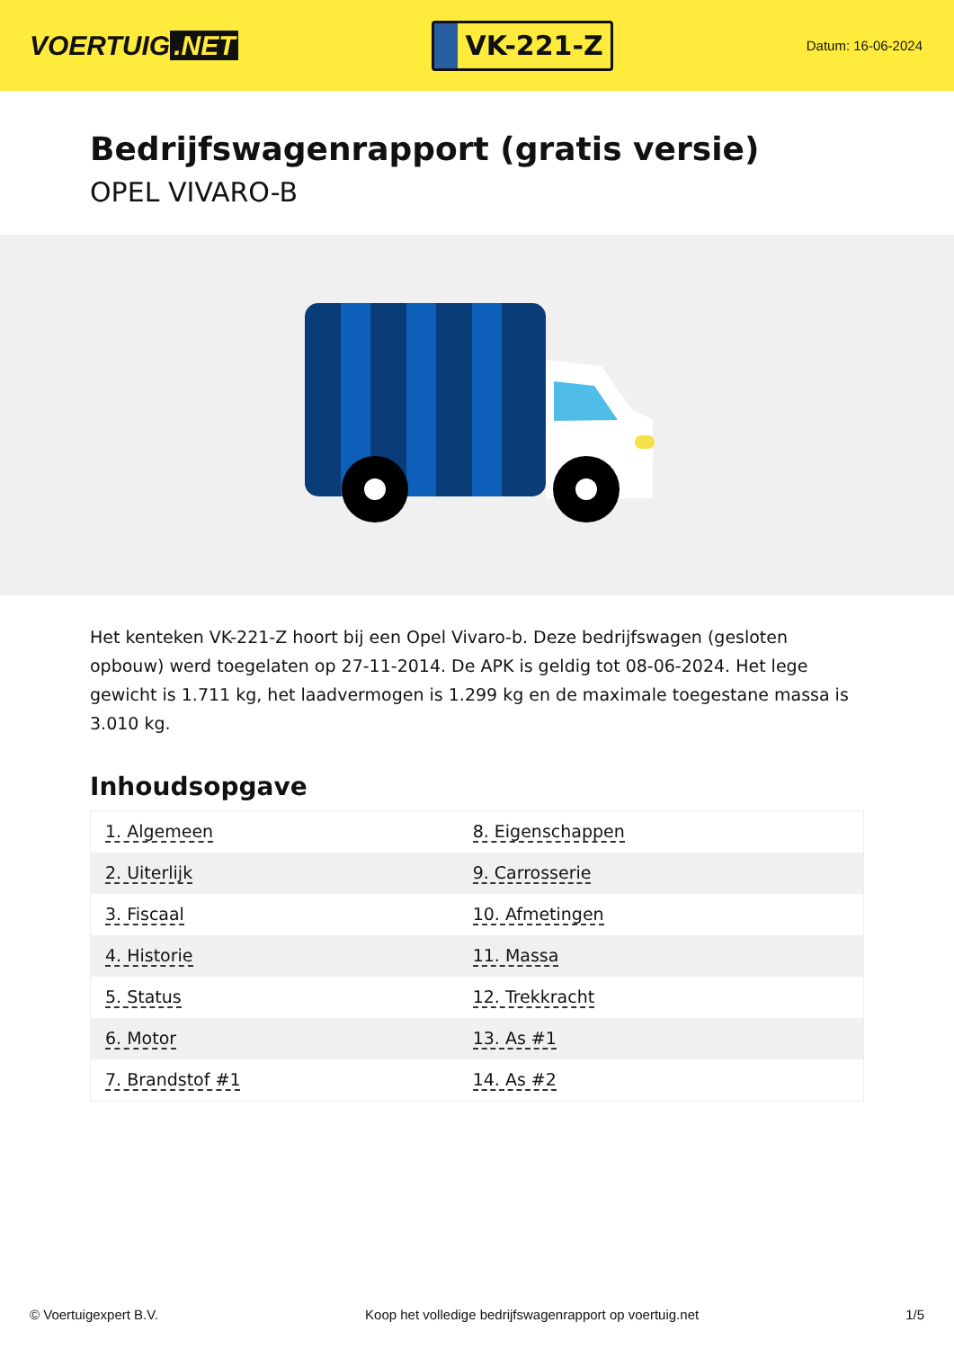VOERTUIG.NET
VK-221-Z
Datum: 16-06-2024
Bedrijfswagenrapport (gratis versie)
OPEL VIVARO-B
Het kenteken VK-221-Z hoort bij een Opel Vivaro-b. Deze bedrijfswagen (gesloten opbouw) werd toegelaten op 27-11-2014. De APK is geldig tot 08-06-2024. Het lege gewicht is 1.711 kg, het laadvermogen is 1.299 kg en de maximale toegestane massa is 3.010 kg.
Inhoudsopgave
| 1. Algemeen | 8. Eigenschappen |
| 2. Uiterlijk | 9. Carrosserie |
| 3. Fiscaal | 10. Afmetingen |
| 4. Historie | 11. Massa |
| 5. Status | 12. Trekkracht |
| 6. Motor | 13. As #1 |
| 7. Brandstof #1 | 14. As #2 |
© Voertuigexpert B.V. Koop het volledige bedrijfswagenrapport op voertuig.net 1/5